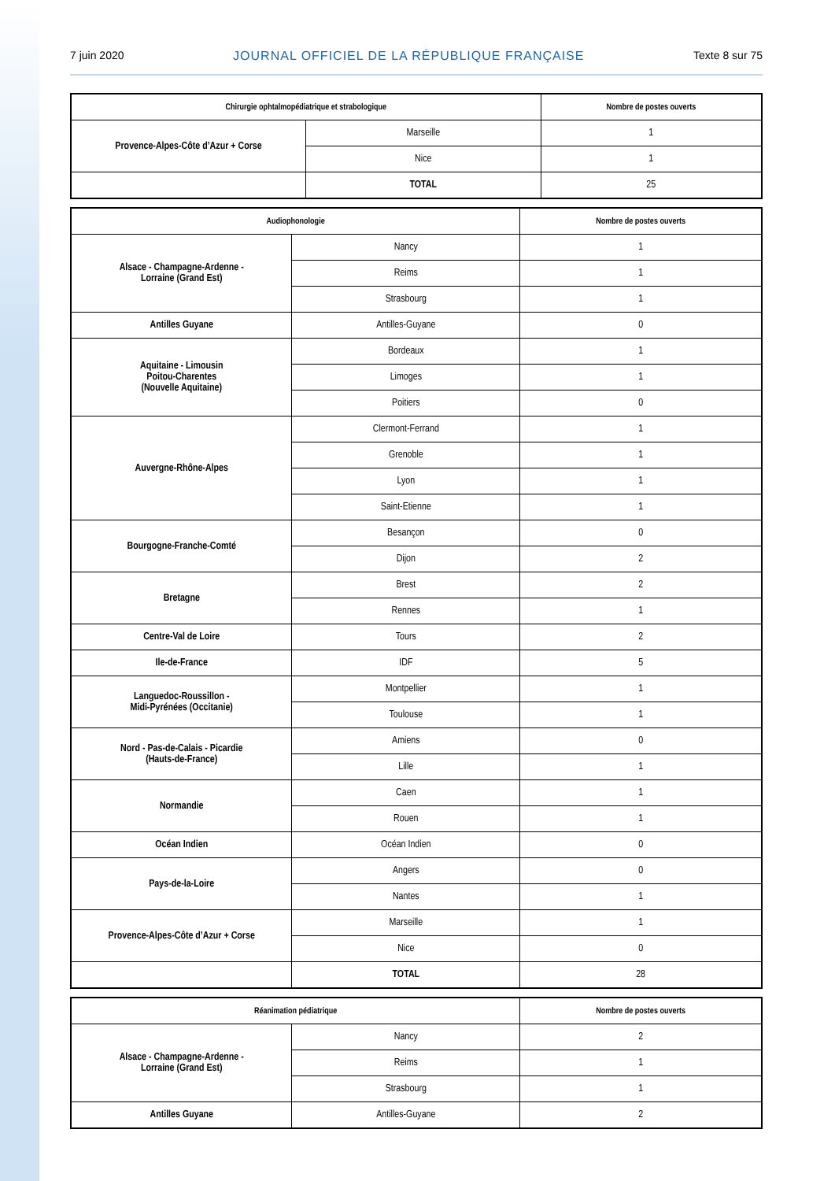7 juin 2020 JOURNAL OFFICIEL DE LA RÉPUBLIQUE FRANÇAISE Texte 8 sur 75
| Chirurgie ophtalmopédiatrique et strabologique | | Nombre de postes ouverts |
| --- | --- | --- |
| Provence-Alpes-Côte d’Azur + Corse | Marseille | 1 |
| | Nice | 1 |
| | TOTAL | 25 |
| Audiophonologie | | Nombre de postes ouverts |
| --- | --- | --- |
| Alsace - Champagne-Ardenne - Lorraine (Grand Est) | Nancy | 1 |
| | Reims | 1 |
| | Strasbourg | 1 |
| Antilles Guyane | Antilles-Guyane | 0 |
| Aquitaine - Limousin Poitou-Charentes (Nouvelle Aquitaine) | Bordeaux | 1 |
| | Limoges | 1 |
| | Poitiers | 0 |
| Auvergne-Rhône-Alpes | Clermont-Ferrand | 1 |
| | Grenoble | 1 |
| | Lyon | 1 |
| | Saint-Etienne | 1 |
| Bourgogne-Franche-Comté | Besançon | 0 |
| | Dijon | 2 |
| Bretagne | Brest | 2 |
| | Rennes | 1 |
| Centre-Val de Loire | Tours | 2 |
| Ile-de-France | IDF | 5 |
| Languedoc-Roussillon - Midi-Pyrénées (Occitanie) | Montpellier | 1 |
| | Toulouse | 1 |
| Nord - Pas-de-Calais - Picardie (Hauts-de-France) | Amiens | 0 |
| | Lille | 1 |
| Normandie | Caen | 1 |
| | Rouen | 1 |
| Océan Indien | Océan Indien | 0 |
| Pays-de-la-Loire | Angers | 0 |
| | Nantes | 1 |
| Provence-Alpes-Côte d’Azur + Corse | Marseille | 1 |
| | Nice | 0 |
| | TOTAL | 28 |
| Réanimation pédiatrique | | Nombre de postes ouverts |
| --- | --- | --- |
| Alsace - Champagne-Ardenne - Lorraine (Grand Est) | Nancy | 2 |
| | Reims | 1 |
| | Strasbourg | 1 |
| Antilles Guyane | Antilles-Guyane | 2 |